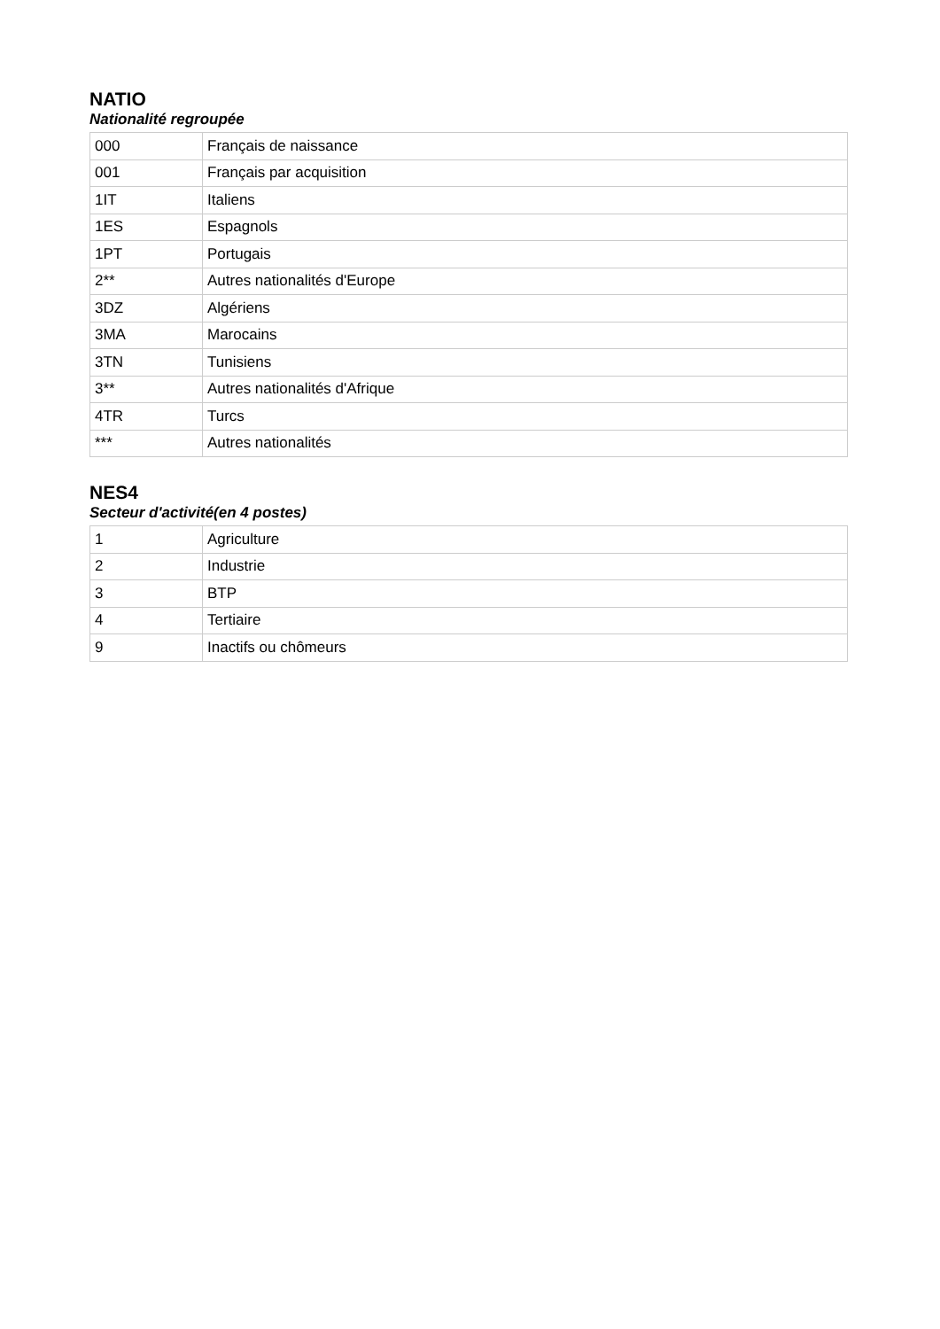NATIO
Nationalité regroupée
| 000 | Français de naissance |
| 001 | Français par acquisition |
| 1IT | Italiens |
| 1ES | Espagnols |
| 1PT | Portugais |
| 2** | Autres nationalités d'Europe |
| 3DZ | Algériens |
| 3MA | Marocains |
| 3TN | Tunisiens |
| 3** | Autres nationalités d'Afrique |
| 4TR | Turcs |
| *** | Autres nationalités |
NES4
Secteur d'activité(en 4 postes)
| 1 | Agriculture |
| 2 | Industrie |
| 3 | BTP |
| 4 | Tertiaire |
| 9 | Inactifs ou chômeurs |